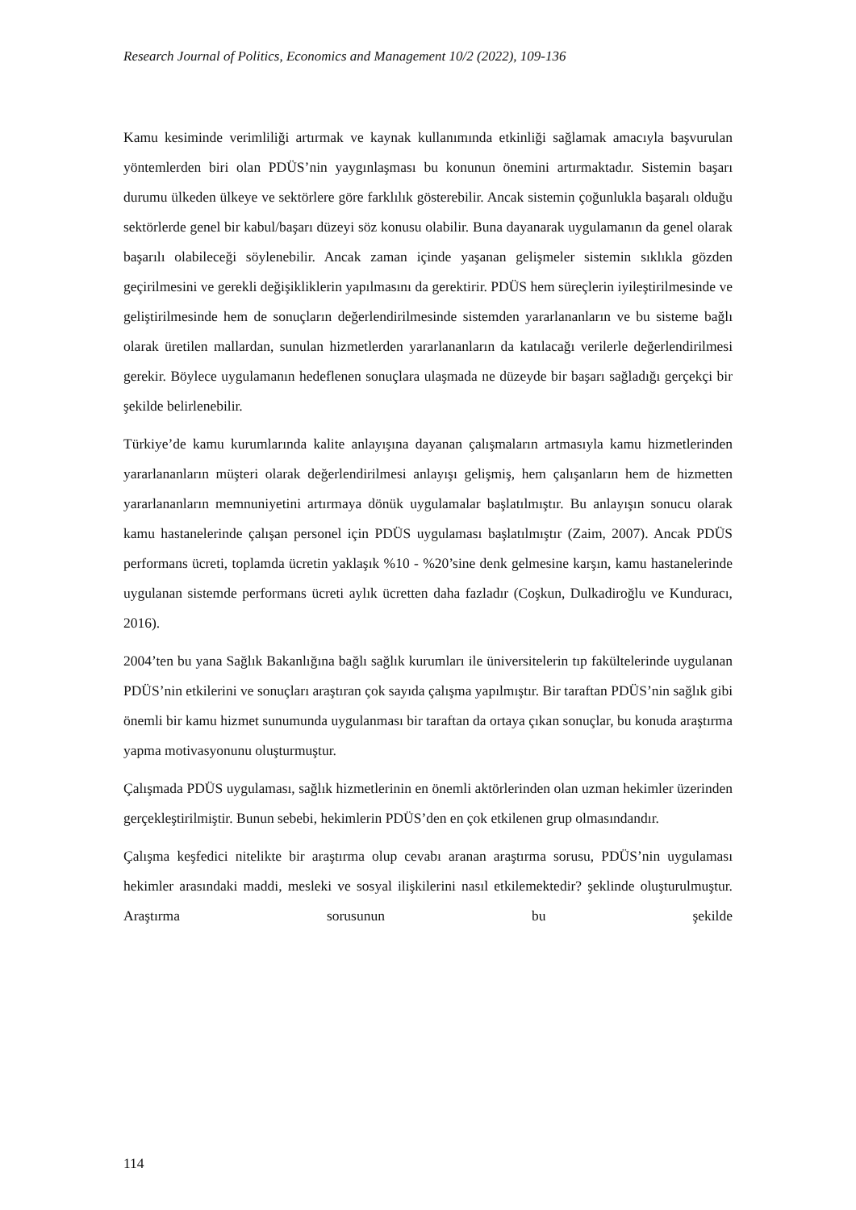Research Journal of Politics, Economics and Management 10/2 (2022), 109-136
Kamu kesiminde verimliliği artırmak ve kaynak kullanımında etkinliği sağlamak amacıyla başvurulan yöntemlerden biri olan PDÜS’nin yaygınlaşması bu konunun önemini artırmaktadır. Sistemin başarı durumu ülkeden ülkeye ve sektörlere göre farklılık gösterebilir. Ancak sistemin çoğunlukla başaralı olduğu sektörlerde genel bir kabul/başarı düzeyi söz konusu olabilir. Buna dayanarak uygulamanın da genel olarak başarılı olabileceği söylenebilir. Ancak zaman içinde yaşanan gelişmeler sistemin sıklıkla gözden geçirilmesini ve gerekli değişikliklerin yapılmasını da gerektirir. PDÜS hem süreçlerin iyileştirilmesinde ve geliştirilmesinde hem de sonuçların değerlendirilmesinde sistemden yararlananların ve bu sisteme bağlı olarak üretilen mallardan, sunulan hizmetlerden yararlananların da katılacağı verilerle değerlendirilmesi gerekir. Böylece uygulamanın hedeflenen sonuçlara ulaşmada ne düzeyde bir başarı sağladığı gerçekçi bir şekilde belirlenebilir.
Türkiye’de kamu kurumlarında kalite anlayışına dayanan çalışmaların artmasıyla kamu hizmetlerinden yararlananların müşteri olarak değerlendirilmesi anlayışı gelişmiş, hem çalışanların hem de hizmetten yararlananların memnuniyetini artırmaya dönük uygulamalar başlatılmıştır. Bu anlayışın sonucu olarak kamu hastanelerinde çalışan personel için PDÜS uygulaması başlatılmıştır (Zaim, 2007). Ancak PDÜS performans ücreti, toplamda ücretin yaklaşık %10 - %20’sine denk gelmesine karşın, kamu hastanelerinde uygulanan sistemde performans ücreti aylık ücretten daha fazladır (Coşkun, Dulkadiroğlu ve Kunduracı, 2016).
2004’ten bu yana Sağlık Bakanlığına bağlı sağlık kurumları ile üniversitelerin tıp fakültelerinde uygulanan PDÜS’nin etkilerini ve sonuçları araştıran çok sayıda çalışma yapılmıştır. Bir taraftan PDÜS’nin sağlık gibi önemli bir kamu hizmet sunumunda uygulanması bir taraftan da ortaya çıkan sonuçlar, bu konuda araştırma yapma motivasyonunu oluşturmuştur.
Çalışmada PDÜS uygulaması, sağlık hizmetlerinin en önemli aktörlerinden olan uzman hekimler üzerinden gerçekleştirilmiştir. Bunun sebebi, hekimlerin PDÜS’den en çok etkilenen grup olmasındandır.
Çalışma keşfedici nitelikte bir araştırma olup cevabı aranan araştırma sorusu, PDÜS’nin uygulaması hekimler arasındaki maddi, mesleki ve sosyal ilişkilerini nasıl etkilemektedir? şeklinde oluşturulmuştur. Araştırma sorusunun bu şekilde
114